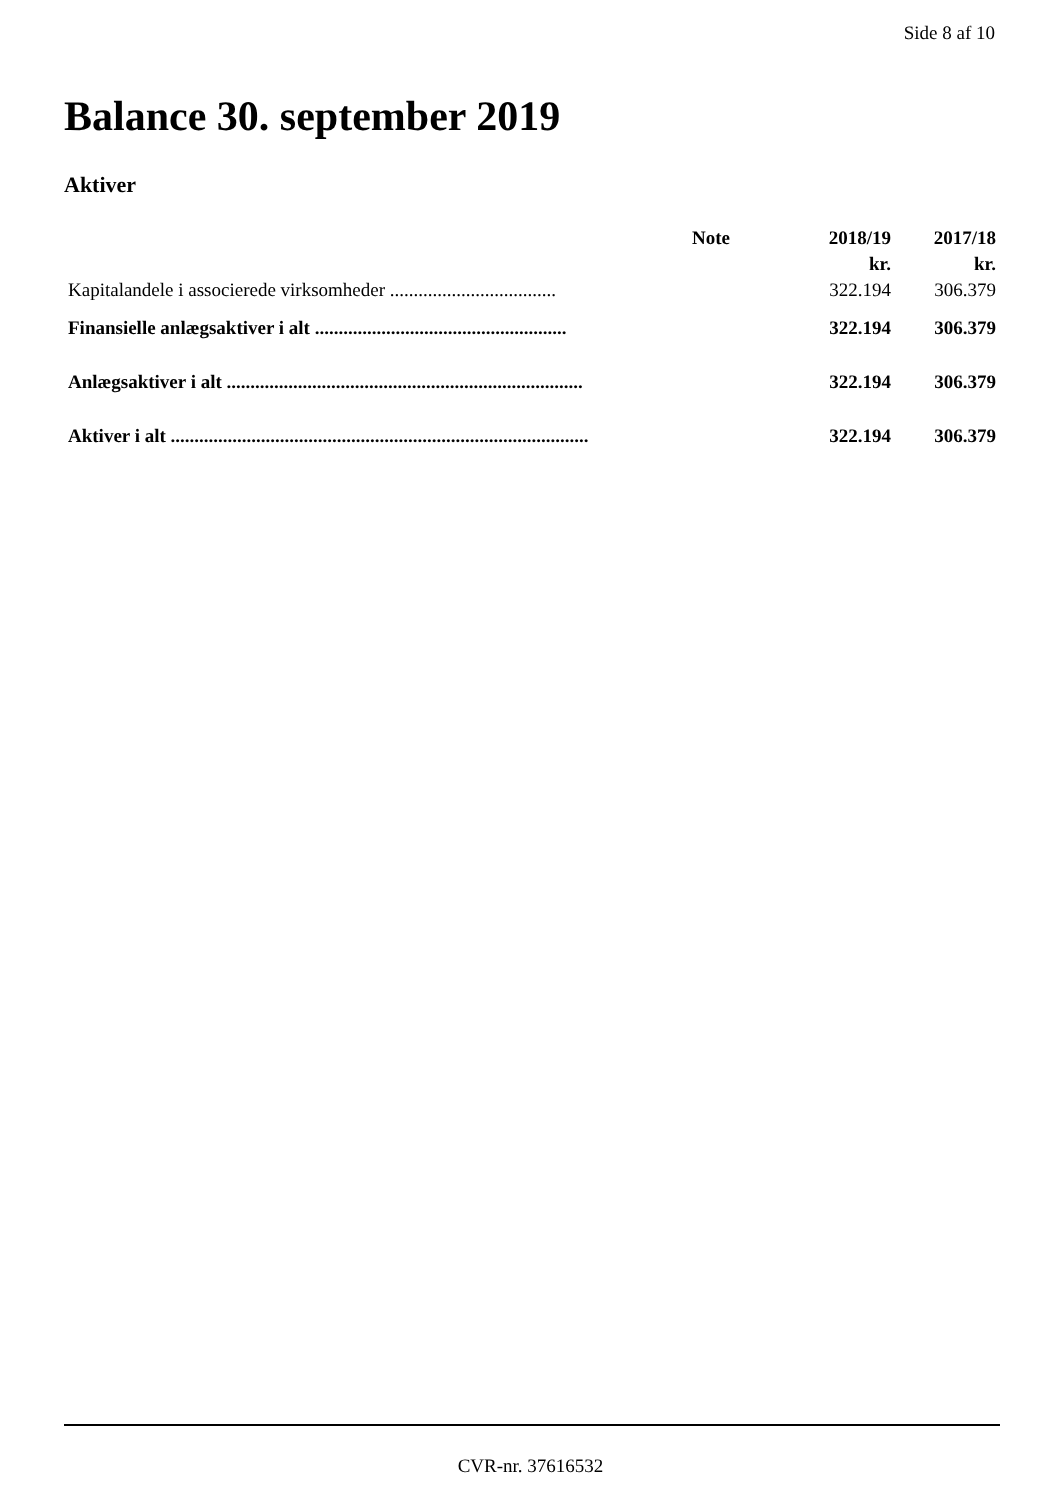Side 8 af 10
Balance 30. september 2019
Aktiver
| | Note | 2018/19 | 2017/18 |
| --- | --- | --- | --- |
| | | kr. | kr. |
| Kapitalandele i associerede virksomheder ................................... | | 322.194 | 306.379 |
| Finansielle anlægsaktiver i alt ..................................................... | | 322.194 | 306.379 |
| Anlægsaktiver i alt ........................................................................... | | 322.194 | 306.379 |
| Aktiver i alt ........................................................................................ | | 322.194 | 306.379 |
CVR-nr. 37616532